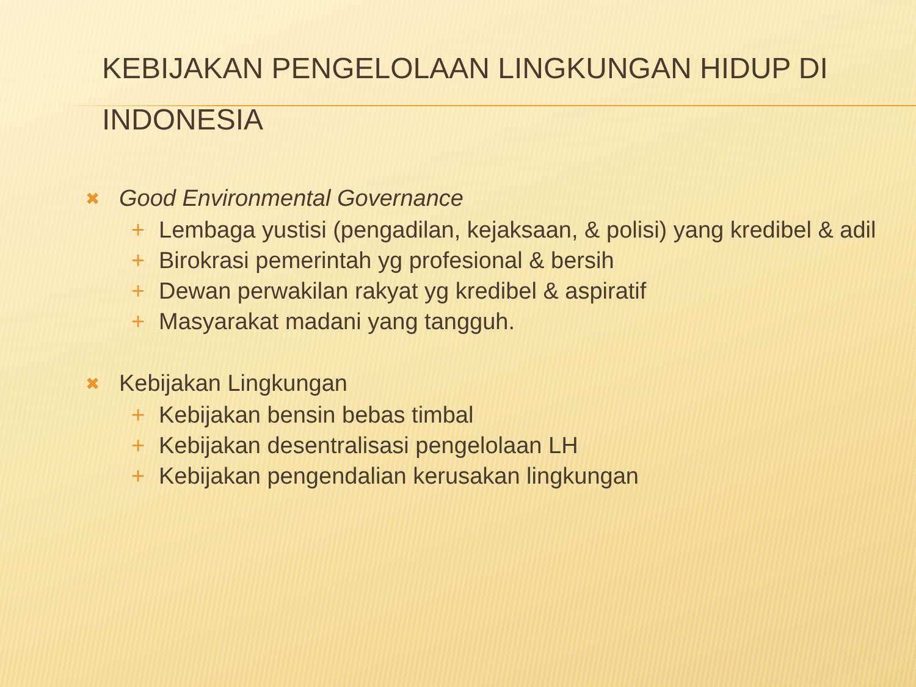KEBIJAKAN PENGELOLAAN LINGKUNGAN HIDUP DI INDONESIA
✖ Good Environmental Governance
+ Lembaga yustisi (pengadilan, kejaksaan, & polisi) yang kredibel & adil
+ Birokrasi pemerintah yg profesional & bersih
+ Dewan perwakilan rakyat yg kredibel & aspiratif
+ Masyarakat madani yang tangguh.
✖ Kebijakan Lingkungan
+ Kebijakan bensin bebas timbal
+ Kebijakan desentralisasi pengelolaan LH
+ Kebijakan pengendalian kerusakan lingkungan